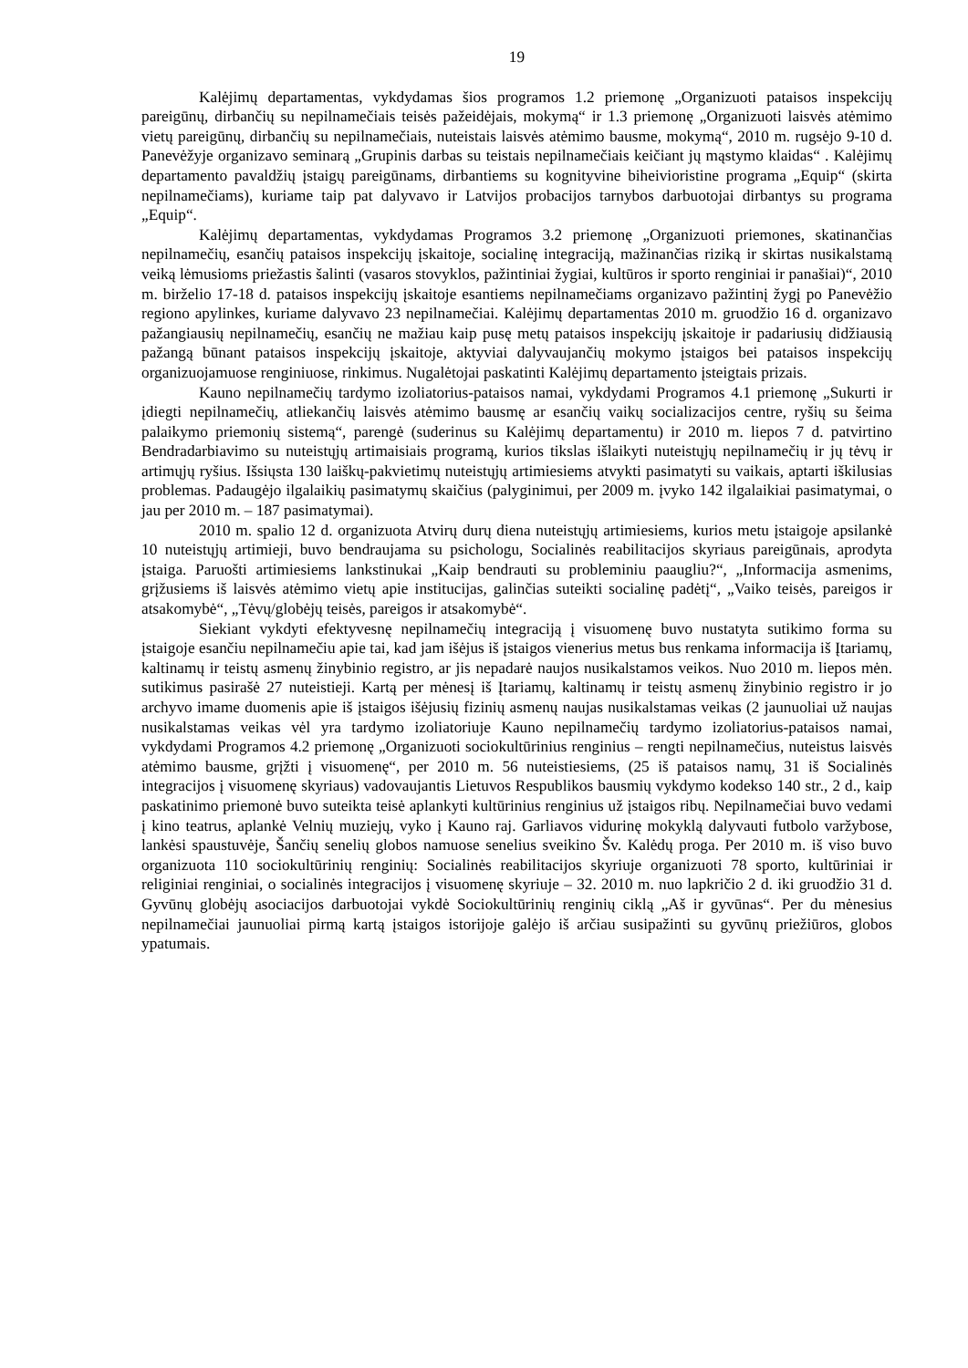19
Kalėjimų departamentas, vykdydamas šios programos 1.2 priemonę „Organizuoti pataisos inspekcijų pareigūnų, dirbančių su nepilnamečiais teisės pažeidėjais, mokymą“ ir 1.3 priemonę „Organizuoti laisvės atėmimo vietų pareigūnų, dirbančių su nepilnamečiais, nuteistais laisvės atėmimo bausme, mokymą“, 2010 m. rugsėjo 9-10 d. Panevėžyje organizavo seminarą „Grupinis darbas su teistais nepilnamečiais keičiant jų mąstymo klaidas“ . Kalėjimų departamento pavaldžių įstaigų pareigūnams, dirbantiems su kognityvine biheivioristine programa „Equip“ (skirta nepilnamečiams), kuriame taip pat dalyvavo ir Latvijos probacijos tarnybos darbuotojai dirbantys su programa „Equip“.
Kalėjimų departamentas, vykdydamas Programos 3.2 priemonę „Organizuoti priemones, skatinančias nepilnamečių, esančių pataisos inspekcijų įskaitoje, socialinę integraciją, mažinančias riziką ir skirtas nusikalstamą veiką lėmusioms priežastis šalinti (vasaros stovyklos, pažintiniai žygiai, kultūros ir sporto renginiai ir panašiai)“, 2010 m. birželio 17-18 d. pataisos inspekcijų įskaitoje esantiems nepilnamečiams organizavo pažintinį žygį po Panevėžio regiono apylinkes, kuriame dalyvavo 23 nepilnamečiai. Kalėjimų departamentas 2010 m. gruodžio 16 d. organizavo pažangiausių nepilnamečių, esančių ne mažiau kaip pusę metų pataisos inspekcijų įskaitoje ir padariusių didžiausią pažangą būnant pataisos inspekcijų įskaitoje, aktyviai dalyvaujančių mokymo įstaigos bei pataisos inspekcijų organizuojamuose renginiuose, rinkimus. Nugalėtojai paskatinti Kalėjimų departamento įsteigtais prizais.
Kauno nepilnamečių tardymo izoliatorius-pataisos namai, vykdydami Programos 4.1 priemonę „Sukurti ir įdiegti nepilnamečių, atliekančių laisvės atėmimo bausmę ar esančių vaikų socializacijos centre, ryšių su šeima palaikymo priemonių sistemą“, parengė (suderinus su Kalėjimų departamentu) ir 2010 m. liepos 7 d. patvirtino Bendradarbiavimo su nuteistųjų artimaisiais programą, kurios tikslas išlaikyti nuteistųjų nepilnamečių ir jų tėvų ir artimųjų ryšius. Išsiųsta 130 laiškų-pakvietimų nuteistųjų artimiesiems atvykti pasimatyti su vaikais, aptarti iškilusias problemas. Padaugėjo ilgalaikių pasimatymų skaičius (palyginimui, per 2009 m. įvyko 142 ilgalaikiai pasimatymai, o jau per 2010 m. – 187 pasimatymai).
2010 m. spalio 12 d. organizuota Atvirų durų diena nuteistųjų artimiesiems, kurios metu įstaigoje apsilankė 10 nuteistųjų artimieji, buvo bendraujama su psichologu, Socialinės reabilitacijos skyriaus pareigūnais, aprodyta įstaiga. Paruošti artimiesiems lankstinukai „Kaip bendrauti su probleminiu paaugliu?“, „Informacija asmenims, grįžusiems iš laisvės atėmimo vietų apie institucijas, galinčias suteikti socialinę padėtį“, „Vaiko teisės, pareigos ir atsakomybė“, „Tėvų/globėjų teisės, pareigos ir atsakomybė“.
Siekiant vykdyti efektyvesnę nepilnamečių integraciją į visuomenę buvo nustatyta sutikimo forma su įstaigoje esančiu nepilnamečiu apie tai, kad jam išėjus iš įstaigos vienerius metus bus renkama informacija iš Įtariamų, kaltinamų ir teistų asmenų žinybinio registro, ar jis nepadarė naujos nusikalstamos veikos. Nuo 2010 m. liepos mėn. sutikimus pasirašė 27 nuteistieji. Kartą per mėnesį iš Įtariamų, kaltinamų ir teistų asmenų žinybinio registro ir jo archyvo imame duomenis apie iš įstaigos išėjusių fizinių asmenų naujas nusikalstamas veikas (2 jaunuoliai už naujas nusikalstamas veikas vėl yra tardymo izoliatoriuje Kauno nepilnamečių tardymo izoliatorius-pataisos namai, vykdydami Programos 4.2 priemonę „Organizuoti sociokultūrinius renginius – rengti nepilnamečius, nuteistus laisvės atėmimo bausme, grįžti į visuomenę“, per 2010 m. 56 nuteistiesiems, (25 iš pataisos namų, 31 iš Socialinės integracijos į visuomenę skyriaus) vadovaujantis Lietuvos Respublikos bausmių vykdymo kodekso 140 str., 2 d., kaip paskatinimo priemonė buvo suteikta teisė aplankyti kultūrinius renginius už įstaigos ribų. Nepilnamečiai buvo vedami į kino teatrus, aplankė Velnių muziejų, vyko į Kauno raj. Garliavos vidurinę mokyklą dalyvauti futbolo varžybose, lankėsi spaustuvėje, Šančių senelių globos namuose senelius sveikino Šv. Kalėdų proga. Per 2010 m. iš viso buvo organizuota 110 sociokultūrinių renginių: Socialinės reabilitacijos skyriuje organizuoti 78 sporto, kultūriniai ir religiniai renginiai, o socialinės integracijos į visuomenę skyriuje – 32. 2010 m. nuo lapkričio 2 d. iki gruodžio 31 d. Gyvūnų globėjų asociacijos darbuotojai vykdė Sociokultūrinių renginių ciklą „Aš ir gyvūnas“. Per du mėnesius nepilnamečiai jaunuoliai pirmą kartą įstaigos istorijoje galėjo iš arčiau susipažinti su gyvūnų priežiūros, globos ypatumais.